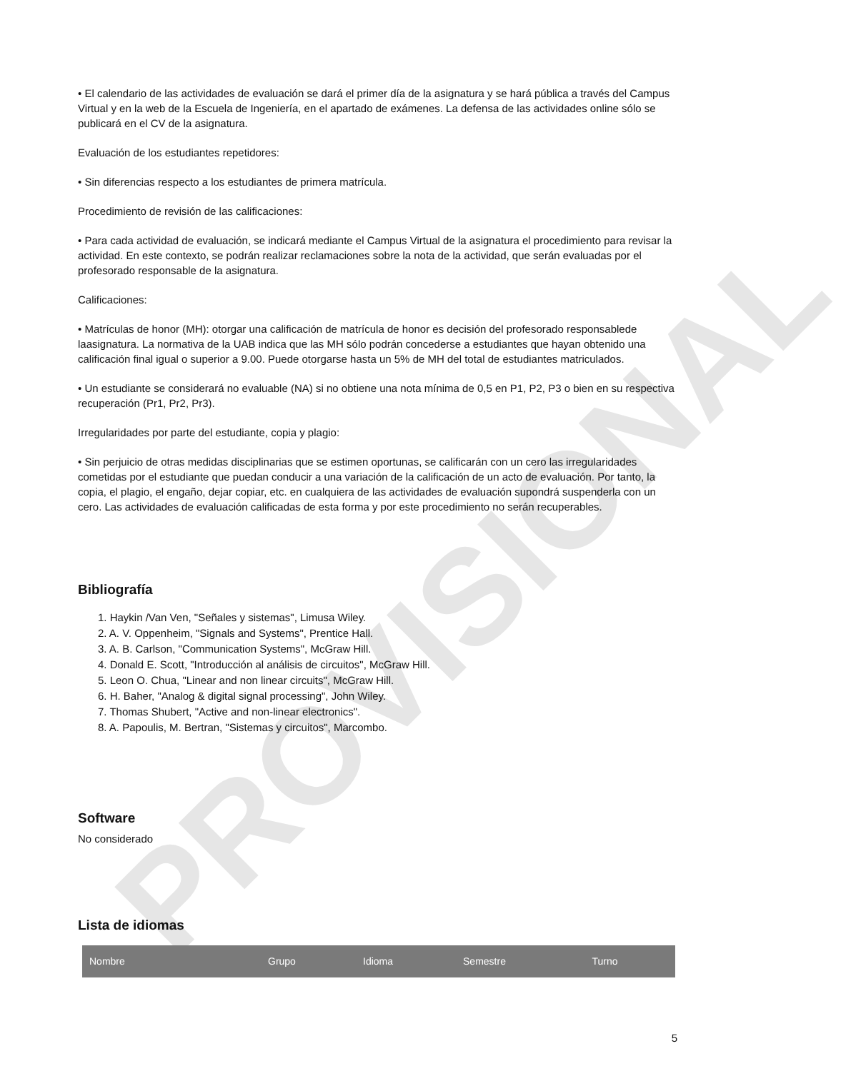PROVISIONAL
• El calendario de las actividades de evaluación se dará el primer día de la asignatura y se hará pública a través del Campus Virtual y en la web de la Escuela de Ingeniería, en el apartado de exámenes. La defensa de las actividades online sólo se publicará en el CV de la asignatura.
Evaluación de los estudiantes repetidores:
• Sin diferencias respecto a los estudiantes de primera matrícula.
Procedimiento de revisión de las calificaciones:
• Para cada actividad de evaluación, se indicará mediante el Campus Virtual de la asignatura el procedimiento para revisar la actividad. En este contexto, se podrán realizar reclamaciones sobre la nota de la actividad, que serán evaluadas por el profesorado responsable de la asignatura.
Calificaciones:
• Matrículas de honor (MH): otorgar una calificación de matrícula de honor es decisión del profesorado responsablede laasignatura. La normativa de la UAB indica que las MH sólo podrán concederse a estudiantes que hayan obtenido una calificación final igual o superior a 9.00. Puede otorgarse hasta un 5% de MH del total de estudiantes matriculados.
• Un estudiante se considerará no evaluable (NA) si no obtiene una nota mínima de 0,5 en P1, P2, P3 o bien en su respectiva recuperación (Pr1, Pr2, Pr3).
Irregularidades por parte del estudiante, copia y plagio:
• Sin perjuicio de otras medidas disciplinarias que se estimen oportunas, se calificarán con un cero las irregularidades cometidas por el estudiante que puedan conducir a una variación de la calificación de un acto de evaluación. Por tanto, la copia, el plagio, el engaño, dejar copiar, etc. en cualquiera de las actividades de evaluación supondrá suspenderla con un cero. Las actividades de evaluación calificadas de esta forma y por este procedimiento no serán recuperables.
Bibliografía
1. Haykin /Van Ven, "Señales y sistemas", Limusa Wiley.
2. A. V. Oppenheim, "Signals and Systems", Prentice Hall.
3. A. B. Carlson, "Communication Systems", McGraw Hill.
4. Donald E. Scott, "Introducción al análisis de circuitos", McGraw Hill.
5. Leon O. Chua, "Linear and non linear circuits", McGraw Hill.
6. H. Baher, "Analog & digital signal processing", John Wiley.
7. Thomas Shubert, "Active and non-linear electronics".
8. A. Papoulis, M. Bertran, "Sistemas y circuitos", Marcombo.
Software
No considerado
Lista de idiomas
| Nombre | Grupo | Idioma | Semestre | Turno |
| --- | --- | --- | --- | --- |
5